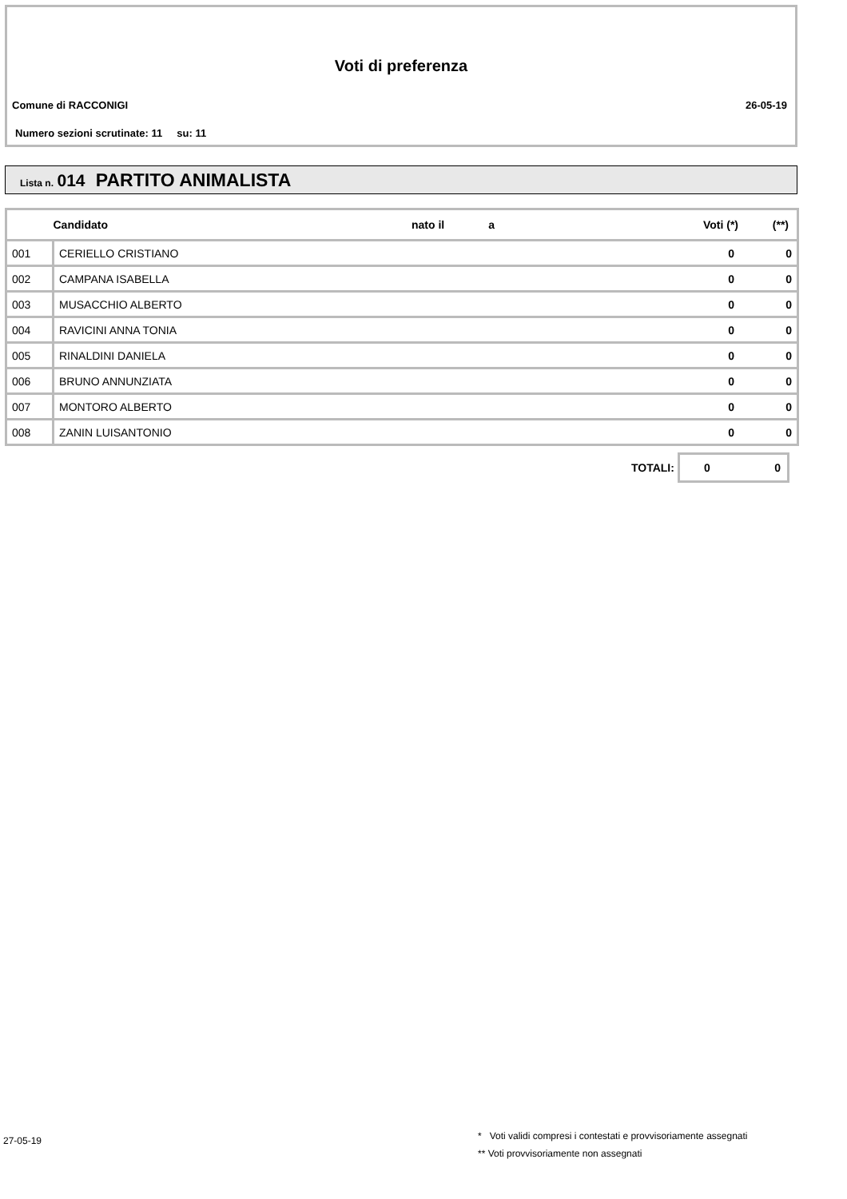Voti di preferenza
Comune di RACCONIGI 26-05-19
Numero sezioni scrutinate: 11 su: 11
Lista n. 014 PARTITO ANIMALISTA
| | Candidato nato il a | Voti (*) | (**) |
| --- | --- | --- | --- |
| 001 | CERIELLO CRISTIANO | 0 | 0 |
| 002 | CAMPANA ISABELLA | 0 | 0 |
| 003 | MUSACCHIO ALBERTO | 0 | 0 |
| 004 | RAVICINI ANNA TONIA | 0 | 0 |
| 005 | RINALDINI DANIELA | 0 | 0 |
| 006 | BRUNO ANNUNZIATA | 0 | 0 |
| 007 | MONTORO ALBERTO | 0 | 0 |
| 008 | ZANIN LUISANTONIO | 0 | 0 |
TOTALI:
0 0
27-05-19
* Voti validi compresi i contestati e provvisoriamente assegnati
** Voti provvisoriamente non assegnati